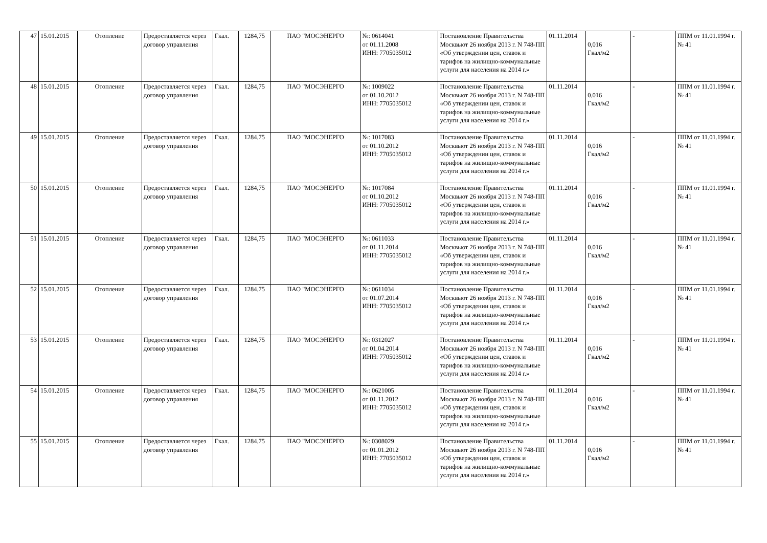| 47 | 15.01.2015 | Отопление | Предоставляется через договор управления | Гкал. | 1284,75 | ПАО "МОСЭНЕРГО | №: 0614041 от 01.11.2008 ИНН: 7705035012 | Постановление Правительства Москвыот 26 ноября 2013 г. N 748-ПП «Об утверждении цен, ставок и тарифов на жилищно-коммунальные услуги для населения на 2014 г.» | 01.11.2014 | 0,016 Гкал/м2 | - | ППМ от 11.01.1994 г. № 41 |
| 48 | 15.01.2015 | Отопление | Предоставляется через договор управления | Гкал. | 1284,75 | ПАО "МОСЭНЕРГО | №: 1009022 от 01.10.2012 ИНН: 7705035012 | Постановление Правительства Москвыот 26 ноября 2013 г. N 748-ПП «Об утверждении цен, ставок и тарифов на жилищно-коммунальные услуги для населения на 2014 г.» | 01.11.2014 | 0,016 Гкал/м2 | - | ППМ от 11.01.1994 г. № 41 |
| 49 | 15.01.2015 | Отопление | Предоставляется через договор управления | Гкал. | 1284,75 | ПАО "МОСЭНЕРГО | №: 1017083 от 01.10.2012 ИНН: 7705035012 | Постановление Правительства Москвыот 26 ноября 2013 г. N 748-ПП «Об утверждении цен, ставок и тарифов на жилищно-коммунальные услуги для населения на 2014 г.» | 01.11.2014 | 0,016 Гкал/м2 | - | ППМ от 11.01.1994 г. № 41 |
| 50 | 15.01.2015 | Отопление | Предоставляется через договор управления | Гкал. | 1284,75 | ПАО "МОСЭНЕРГО | №: 1017084 от 01.10.2012 ИНН: 7705035012 | Постановление Правительства Москвыот 26 ноября 2013 г. N 748-ПП «Об утверждении цен, ставок и тарифов на жилищно-коммунальные услуги для населения на 2014 г.» | 01.11.2014 | 0,016 Гкал/м2 | - | ППМ от 11.01.1994 г. № 41 |
| 51 | 15.01.2015 | Отопление | Предоставляется через договор управления | Гкал. | 1284,75 | ПАО "МОСЭНЕРГО | №: 0611033 от 01.11.2014 ИНН: 7705035012 | Постановление Правительства Москвыот 26 ноября 2013 г. N 748-ПП «Об утверждении цен, ставок и тарифов на жилищно-коммунальные услуги для населения на 2014 г.» | 01.11.2014 | 0,016 Гкал/м2 | - | ППМ от 11.01.1994 г. № 41 |
| 52 | 15.01.2015 | Отопление | Предоставляется через договор управления | Гкал. | 1284,75 | ПАО "МОСЭНЕРГО | №: 0611034 от 01.07.2014 ИНН: 7705035012 | Постановление Правительства Москвыот 26 ноября 2013 г. N 748-ПП «Об утверждении цен, ставок и тарифов на жилищно-коммунальные услуги для населения на 2014 г.» | 01.11.2014 | 0,016 Гкал/м2 | - | ППМ от 11.01.1994 г. № 41 |
| 53 | 15.01.2015 | Отопление | Предоставляется через договор управления | Гкал. | 1284,75 | ПАО "МОСЭНЕРГО | №: 0312027 от 01.04.2014 ИНН: 7705035012 | Постановление Правительства Москвыот 26 ноября 2013 г. N 748-ПП «Об утверждении цен, ставок и тарифов на жилищно-коммунальные услуги для населения на 2014 г.» | 01.11.2014 | 0,016 Гкал/м2 | - | ППМ от 11.01.1994 г. № 41 |
| 54 | 15.01.2015 | Отопление | Предоставляется через договор управления | Гкал. | 1284,75 | ПАО "МОСЭНЕРГО | №: 0621005 от 01.11.2012 ИНН: 7705035012 | Постановление Правительства Москвыот 26 ноября 2013 г. N 748-ПП «Об утверждении цен, ставок и тарифов на жилищно-коммунальные услуги для населения на 2014 г.» | 01.11.2014 | 0,016 Гкал/м2 | - | ППМ от 11.01.1994 г. № 41 |
| 55 | 15.01.2015 | Отопление | Предоставляется через договор управления | Гкал. | 1284,75 | ПАО "МОСЭНЕРГО | №: 0308029 от 01.01.2012 ИНН: 7705035012 | Постановление Правительства Москвыот 26 ноября 2013 г. N 748-ПП «Об утверждении цен, ставок и тарифов на жилищно-коммунальные услуги для населения на 2014 г.» | 01.11.2014 | 0,016 Гкал/м2 | - | ППМ от 11.01.1994 г. № 41 |